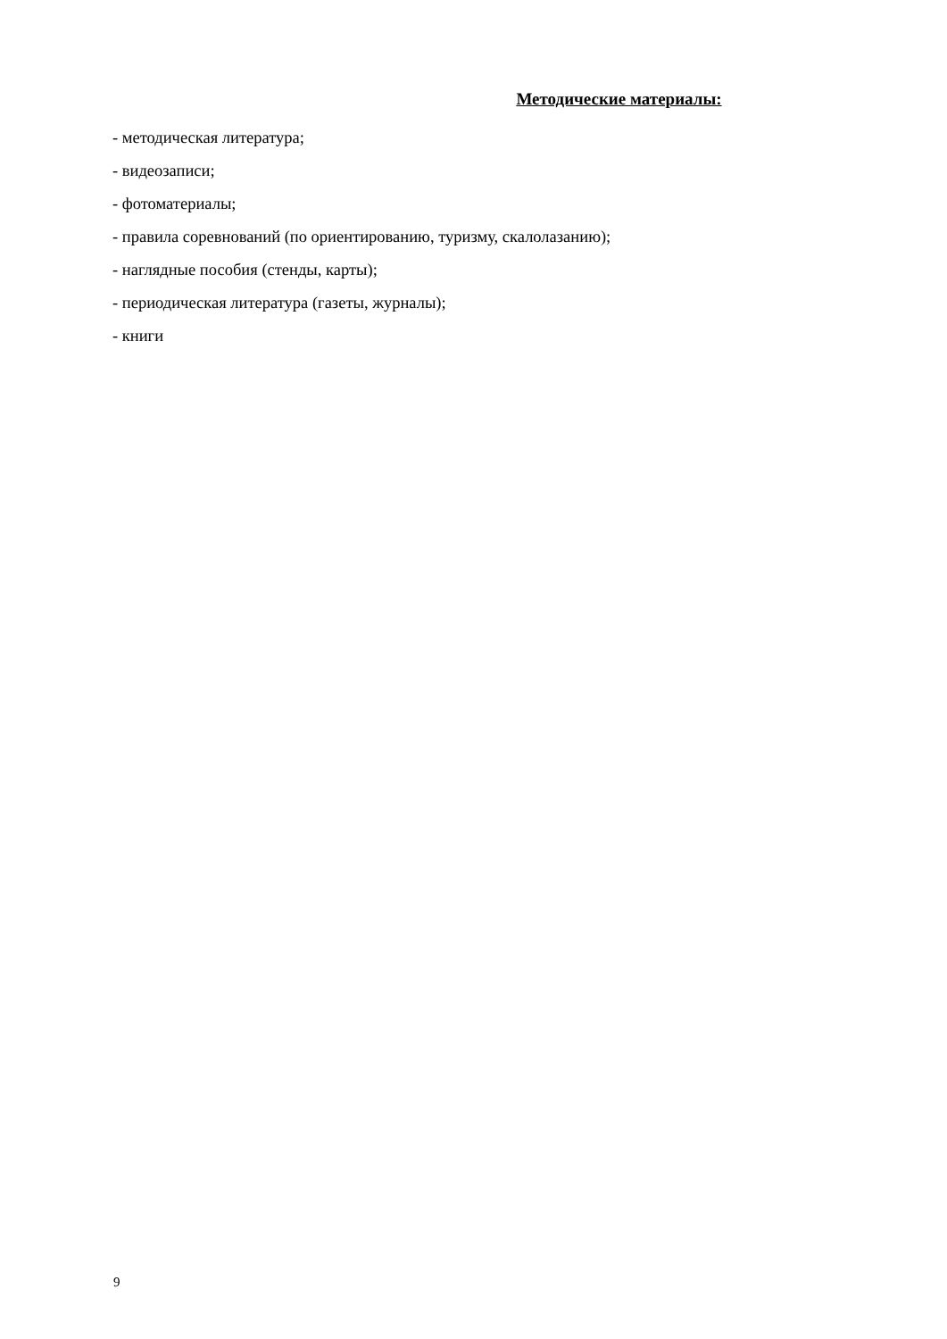Методические материалы:
- методическая литература;
- видеозаписи;
- фотоматериалы;
- правила соревнований (по ориентированию, туризму, скалолазанию);
- наглядные пособия (стенды, карты);
- периодическая литература (газеты, журналы);
- книги
9